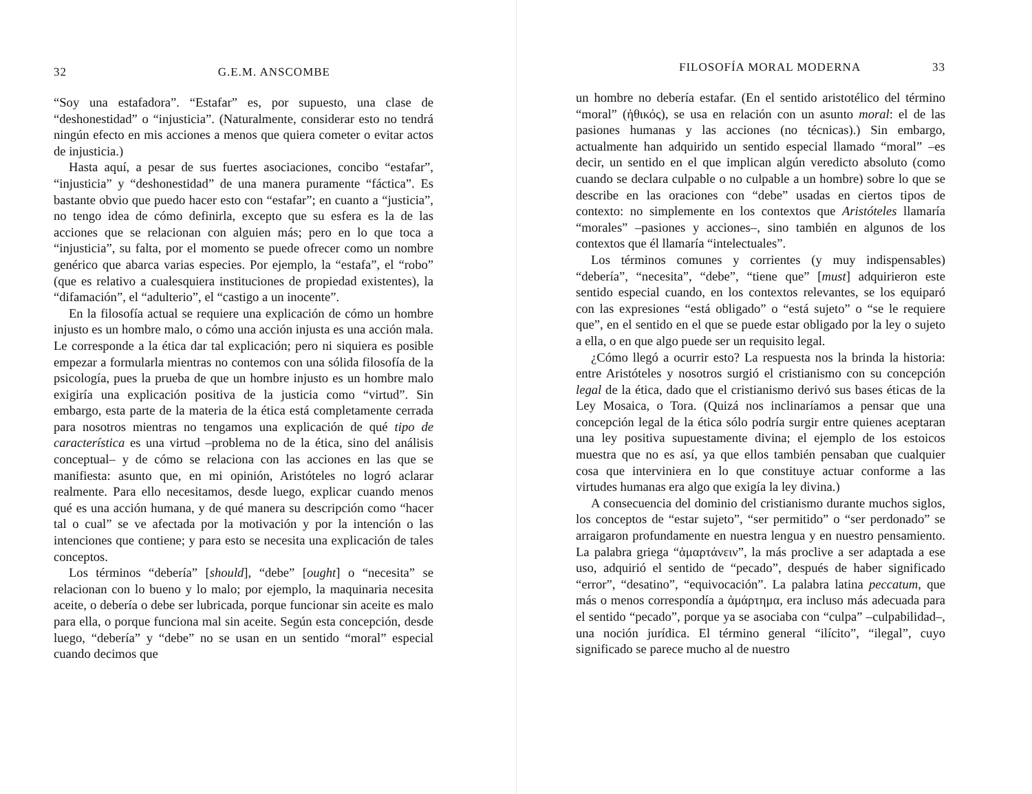32 G.E.M. ANSCOMBE
“Soy una estafadora”. “Estafar” es, por supuesto, una clase de “deshonestidad” o “injusticia”. (Naturalmente, considerar esto no tendrá ningún efecto en mis acciones a menos que quiera cometer o evitar actos de injusticia.)
Hasta aquí, a pesar de sus fuertes asociaciones, concibo “estafar”, “injusticia” y “deshonestidad” de una manera puramente “fáctica”. Es bastante obvio que puedo hacer esto con “estafar”; en cuanto a “justicia”, no tengo idea de cómo definirla, excepto que su esfera es la de las acciones que se relacionan con alguien más; pero en lo que toca a “injusticia”, su falta, por el momento se puede ofrecer como un nombre genérico que abarca varias especies. Por ejemplo, la “estafa”, el “robo” (que es relativo a cualesquiera instituciones de propiedad existentes), la “difamación”, el “adulterio”, el “castigo a un inocente”.
En la filosofía actual se requiere una explicación de cómo un hombre injusto es un hombre malo, o cómo una acción injusta es una acción mala. Le corresponde a la ética dar tal explicación; pero ni siquiera es posible empezar a formularla mientras no contemos con una sólida filosofía de la psicología, pues la prueba de que un hombre injusto es un hombre malo exigiría una explicación positiva de la justicia como “virtud”. Sin embargo, esta parte de la materia de la ética está completamente cerrada para nosotros mientras no tengamos una explicación de qué tipo de característica es una virtud –problema no de la ética, sino del análisis conceptual– y de cómo se relaciona con las acciones en las que se manifiesta: asunto que, en mi opinión, Aristóteles no logró aclarar realmente. Para ello necesitamos, desde luego, explicar cuando menos qué es una acción humana, y de qué manera su descripción como “hacer tal o cual” se ve afectada por la motivación y por la intención o las intenciones que contiene; y para esto se necesita una explicación de tales conceptos.
Los términos “debería” [should], “debe” [ought] o “necesita” se relacionan con lo bueno y lo malo; por ejemplo, la maquinaria necesita aceite, o debería o debe ser lubricada, porque funcionar sin aceite es malo para ella, o porque funciona mal sin aceite. Según esta concepción, desde luego, “debería” y “debe” no se usan en un sentido “moral” especial cuando decimos que
FILOSOFÍA MORAL MODERNA 33
un hombre no debería estafar. (En el sentido aristotélico del término “moral” (ἠθικός), se usa en relación con un asunto moral: el de las pasiones humanas y las acciones (no técnicas).) Sin embargo, actualmente han adquirido un sentido especial llamado “moral” –es decir, un sentido en el que implican algún veredicto absoluto (como cuando se declara culpable o no culpable a un hombre) sobre lo que se describe en las oraciones con “debe” usadas en ciertos tipos de contexto: no simplemente en los contextos que Aristóteles llamaría “morales” –pasiones y acciones–, sino también en algunos de los contextos que él llamaría “intelectuales”.
Los términos comunes y corrientes (y muy indispensables) “debería”, “necesita”, “debe”, “tiene que” [must] adquirieron este sentido especial cuando, en los contextos relevantes, se los equiparó con las expresiones “está obligado” o “está sujeto” o “se le requiere que”, en el sentido en el que se puede estar obligado por la ley o sujeto a ella, o en que algo puede ser un requisito legal.
¿Cómo llegó a ocurrir esto? La respuesta nos la brinda la historia: entre Aristóteles y nosotros surgió el cristianismo con su concepción legal de la ética, dado que el cristianismo derivó sus bases éticas de la Ley Mosaica, o Tora. (Quizá nos inclinaríamos a pensar que una concepción legal de la ética sólo podría surgir entre quienes aceptaran una ley positiva supuestamente divina; el ejemplo de los estoicos muestra que no es así, ya que ellos también pensaban que cualquier cosa que interviniera en lo que constituye actuar conforme a las virtudes humanas era algo que exigía la ley divina.)
A consecuencia del dominio del cristianismo durante muchos siglos, los conceptos de “estar sujeto”, “ser permitido” o “ser perdonado” se arraigaron profundamente en nuestra lengua y en nuestro pensamiento. La palabra griega “ἁμαρτάνειν”, la más proclive a ser adaptada a ese uso, adquirió el sentido de “pecado”, después de haber significado “error”, “desatino”, “equivocación”. La palabra latina peccatum, que más o menos correspondía a ἁμάρτημα, era incluso más adecuada para el sentido “pecado”, porque ya se asociaba con “culpa” –culpabilidad–, una noción jurídica. El término general “ilícito”, “ilegal”, cuyo significado se parece mucho al de nuestro